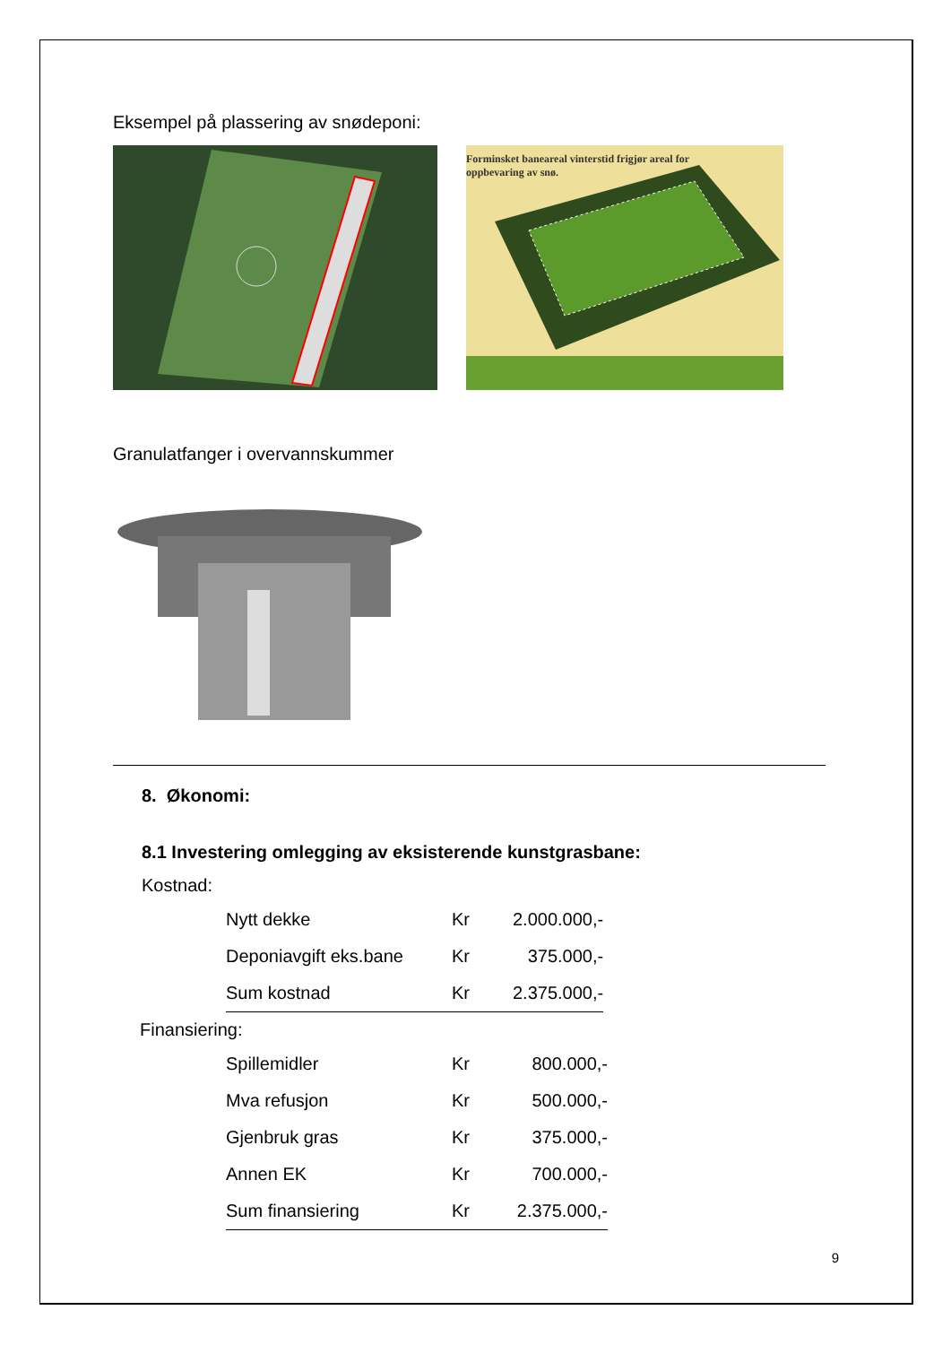Eksempel på plassering av snødeponi:
Forminsket baneareal vinterstid frigjør areal for oppbevaring av snø.
Granulatfanger i overvannskummer
8. Økonomi:
8.1 Investering omlegging av eksisterende kunstgrasbane:
Kostnad:
| Nytt dekke | Kr | 2.000.000,- |
| Deponiavgift eks.bane | Kr | 375.000,- |
| Sum kostnad | Kr | 2.375.000,- |
Finansiering:
| Spillemidler | Kr | 800.000,- |
| Mva refusjon | Kr | 500.000,- |
| Gjenbruk gras | Kr | 375.000,- |
| Annen EK | Kr | 700.000,- |
| Sum finansiering | Kr | 2.375.000,- |
9